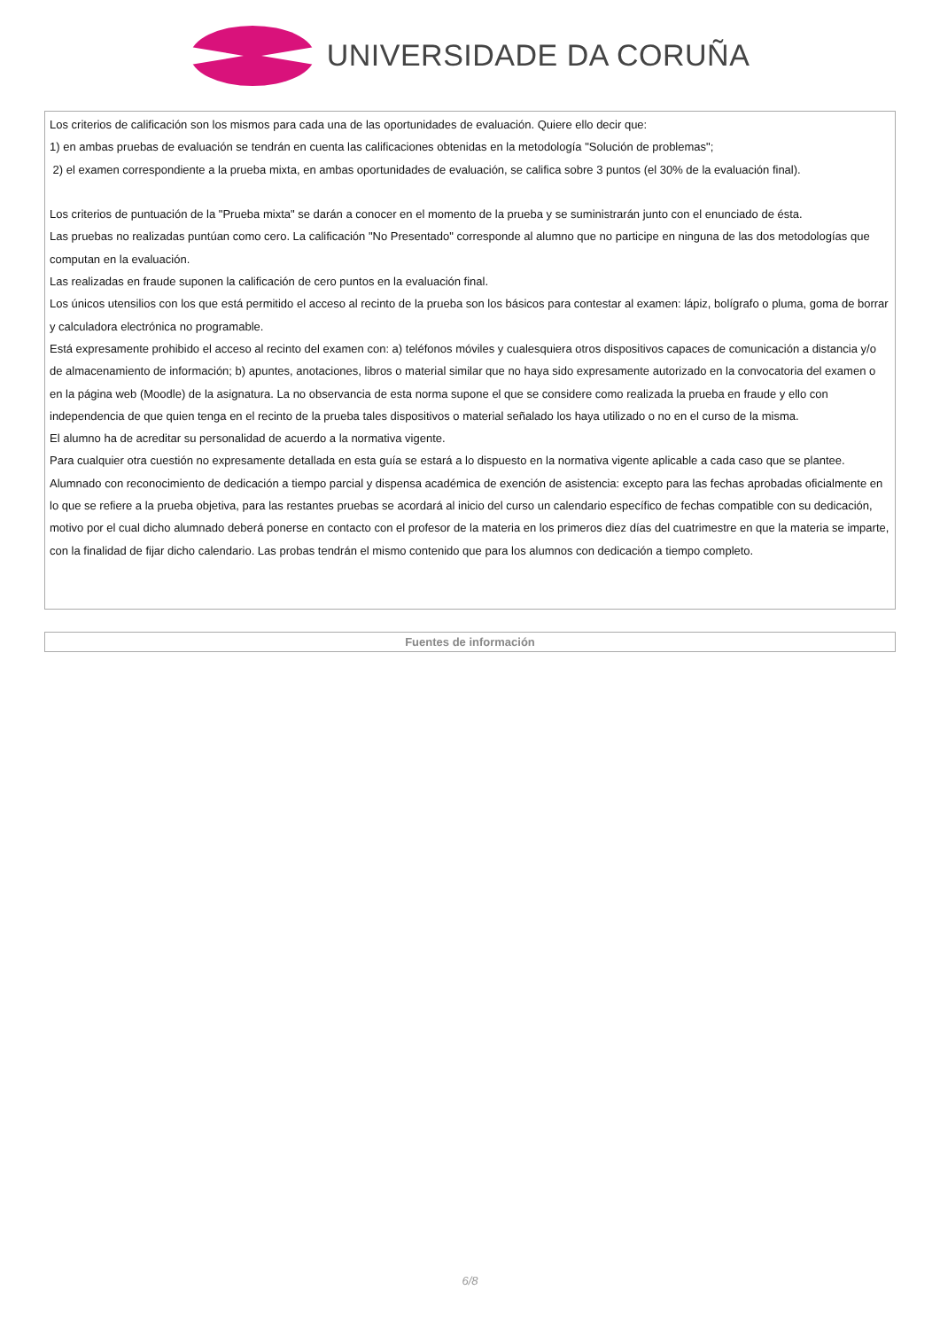UNIVERSIDADE DA CORUÑA
Los criterios de calificación son los mismos para cada una de las oportunidades de evaluación. Quiere ello decir que:
1) en ambas pruebas de evaluación se tendrán en cuenta las calificaciones obtenidas en la metodología "Solución de problemas";
2) el examen correspondiente a la prueba mixta, en ambas oportunidades de evaluación, se califica sobre 3 puntos (el 30% de la evaluación final).
Los criterios de puntuación de la "Prueba mixta" se darán a conocer en el momento de la prueba y se suministrarán junto con el enunciado de ésta.
Las pruebas no realizadas puntúan como cero. La calificación "No Presentado" corresponde al alumno que no participe en ninguna de las dos metodologías que computan en la evaluación.
Las realizadas en fraude suponen la calificación de cero puntos en la evaluación final.
Los únicos utensilios con los que está permitido el acceso al recinto de la prueba son los básicos para contestar al examen: lápiz, bolígrafo o pluma, goma de borrar y calculadora electrónica no programable.
Está expresamente prohibido el acceso al recinto del examen con: a) teléfonos móviles y cualesquiera otros dispositivos capaces de comunicación a distancia y/o de almacenamiento de información; b) apuntes, anotaciones, libros o material similar que no haya sido expresamente autorizado en la convocatoria del examen o en la página web (Moodle) de la asignatura. La no observancia de esta norma supone el que se considere como realizada la prueba en fraude y ello con independencia de que quien tenga en el recinto de la prueba tales dispositivos o material señalado los haya utilizado o no en el curso de la misma.
El alumno ha de acreditar su personalidad de acuerdo a la normativa vigente.
Para cualquier otra cuestión no expresamente detallada en esta guía se estará a lo dispuesto en la normativa vigente aplicable a cada caso que se plantee.
Alumnado con reconocimiento de dedicación a tiempo parcial y dispensa académica de exención de asistencia: excepto para las fechas aprobadas oficialmente en lo que se refiere a la prueba objetiva, para las restantes pruebas se acordará al inicio del curso un calendario específico de fechas compatible con su dedicación, motivo por el cual dicho alumnado deberá ponerse en contacto con el profesor de la materia en los primeros diez días del cuatrimestre en que la materia se imparte, con la finalidad de fijar dicho calendario. Las probas tendrán el mismo contenido que para los alumnos con dedicación a tiempo completo.
Fuentes de información
6/8